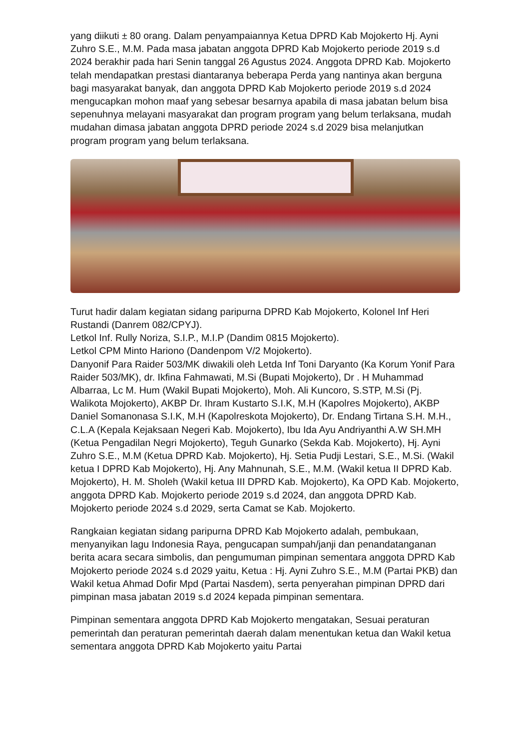yang diikuti ± 80 orang. Dalam penyampaiannya Ketua DPRD Kab Mojokerto Hj. Ayni Zuhro S.E., M.M. Pada masa jabatan anggota DPRD Kab Mojokerto periode 2019 s.d 2024 berakhir pada hari Senin tanggal 26 Agustus 2024. Anggota DPRD Kab. Mojokerto telah mendapatkan prestasi diantaranya beberapa Perda yang nantinya akan berguna bagi masyarakat banyak, dan anggota DPRD Kab Mojokerto periode 2019 s.d 2024 mengucapkan mohon maaf yang sebesar besarnya apabila di masa jabatan belum bisa sepenuhnya melayani masyarakat dan program program yang belum terlaksana, mudah mudahan dimasa jabatan anggota DPRD periode 2024 s.d 2029 bisa melanjutkan program program yang belum terlaksana.
Turut hadir dalam kegiatan sidang paripurna DPRD Kab Mojokerto, Kolonel Inf Heri Rustandi (Danrem 082/CPYJ).
Letkol Inf. Rully Noriza, S.I.P., M.I.P (Dandim 0815 Mojokerto).
Letkol CPM Minto Hariono (Dandenpom V/2 Mojokerto).
Danyonif Para Raider 503/MK diwakili oleh Letda Inf Toni Daryanto (Ka Korum Yonif Para Raider 503/MK), dr. Ikfina Fahmawati, M.Si (Bupati Mojokerto), Dr . H Muhammad Albarraa, Lc M. Hum (Wakil Bupati Mojokerto), Moh. Ali Kuncoro, S.STP, M.Si (Pj. Walikota Mojokerto), AKBP Dr. Ihram Kustarto S.I.K, M.H (Kapolres Mojokerto), AKBP Daniel Somanonasa S.I.K, M.H (Kapolreskota Mojokerto), Dr. Endang Tirtana S.H. M.H., C.L.A (Kepala Kejaksaan Negeri Kab. Mojokerto), Ibu Ida Ayu Andriyanthi A.W SH.MH (Ketua Pengadilan Negri Mojokerto), Teguh Gunarko (Sekda Kab. Mojokerto), Hj. Ayni Zuhro S.E., M.M (Ketua DPRD Kab. Mojokerto), Hj. Setia Pudji Lestari, S.E., M.Si. (Wakil ketua I DPRD Kab Mojokerto), Hj. Any Mahnunah, S.E., M.M. (Wakil ketua II DPRD Kab. Mojokerto), H. M. Sholeh (Wakil ketua III DPRD Kab. Mojokerto), Ka OPD Kab. Mojokerto, anggota DPRD Kab. Mojokerto periode 2019 s.d 2024, dan anggota DPRD Kab. Mojokerto periode 2024 s.d 2029, serta Camat se Kab. Mojokerto.
Rangkaian kegiatan sidang paripurna DPRD Kab Mojokerto adalah, pembukaan, menyanyikan lagu Indonesia Raya, pengucapan sumpah/janji dan penandatanganan berita acara secara simbolis, dan pengumuman pimpinan sementara anggota DPRD Kab Mojokerto periode 2024 s.d 2029 yaitu, Ketua : Hj. Ayni Zuhro S.E., M.M (Partai PKB) dan Wakil ketua Ahmad Dofir Mpd (Partai Nasdem), serta penyerahan pimpinan DPRD dari pimpinan masa jabatan 2019 s.d 2024 kepada pimpinan sementara.
Pimpinan sementara anggota DPRD Kab Mojokerto mengatakan, Sesuai peraturan pemerintah dan peraturan pemerintah daerah dalam menentukan ketua dan Wakil ketua sementara anggota DPRD Kab Mojokerto yaitu Partai